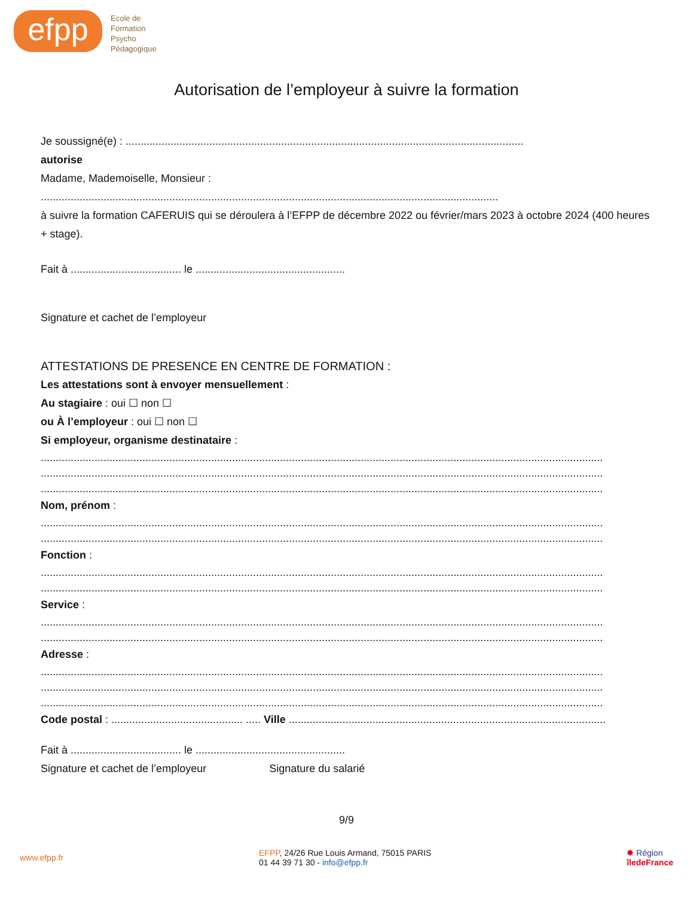efpp
Ecole de
Formation
Psycho
Pédagogique
Autorisation de l’employeur à suivre la formation
Je soussigné(e) : .....................................................................................................................................
autorise
Madame, Mademoiselle, Monsieur :
.........................................................................................................................................................
à suivre la formation CAFERUIS qui se déroulera à l’EFPP de décembre 2022 ou février/mars 2023 à octobre 2024 (400 heures + stage).
Fait à ..................................... le ..................................................
Signature et cachet de l’employeur
ATTESTATIONS DE PRESENCE EN CENTRE DE FORMATION :
Les attestations sont à envoyer mensuellement :
Au stagiaire : oui ☐ non ☐
ou À l’employeur : oui ☐ non ☐
Si employeur, organisme destinataire :
............................................................................................................................................................................................
............................................................................................................................................................................................
............................................................................................................................................................................................
Nom, prénom :
............................................................................................................................................................................................
............................................................................................................................................................................................
Fonction :
............................................................................................................................................................................................
............................................................................................................................................................................................
Service :
............................................................................................................................................................................................
............................................................................................................................................................................................
Adresse :
............................................................................................................................................................................................
............................................................................................................................................................................................
............................................................................................................................................................................................
Code postal : ............................................ ..... Ville ..........................................................................................................
Fait à ..................................... le ..................................................
Signature et cachet de l’employeur Signature du salarié
9/9
www.efpp.fr
EFPP, 24/26 Rue Louis Armand, 75015 PARIS
01 44 39 71 30 - info@efpp.fr
✸ Région
îledeFrance